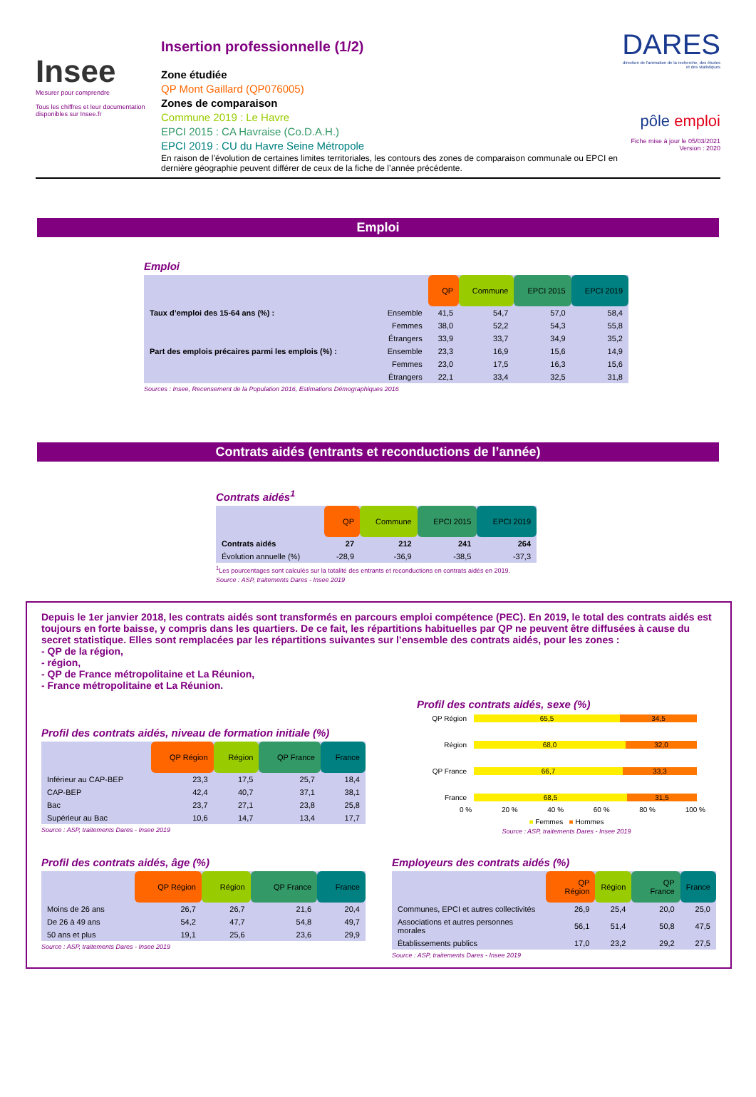Insee
Mesurer pour comprendre
Tous les chiffres et leur documentation disponibles sur Insee.fr
Insertion professionnelle (1/2)
Zone étudiée
QP Mont Gaillard (QP076005)
Zones de comparaison
Commune 2019 : Le Havre
EPCI 2015 : CA Havraise (Co.D.A.H.)
EPCI 2019 : CU du Havre Seine Métropole
En raison de l’évolution de certaines limites territoriales, les contours des zones de comparaison communale ou EPCI en dernière géographie peuvent différer de ceux de la fiche de l’année précédente.
DARES
direction de l'animation de la recherche, des études et des statistiques
pôle emploi
Fiche mise à jour le 05/03/2021
Version : 2020
Emploi
Emploi
| | | QP | Commune | EPCI 2015 | EPCI 2019 |
| Taux d’emploi des 15-64 ans (%) : | Ensemble | 41,5 | 54,7 | 57,0 | 58,4 |
| | Femmes | 38,0 | 52,2 | 54,3 | 55,8 |
| | Étrangers | 33,9 | 33,7 | 34,9 | 35,2 |
| Part des emplois précaires parmi les emplois (%) : | Ensemble | 23,3 | 16,9 | 15,6 | 14,9 |
| | Femmes | 23,0 | 17,5 | 16,3 | 15,6 |
| | Étrangers | 22,1 | 33,4 | 32,5 | 31,8 |
Sources : Insee, Recensement de la Population 2016, Estimations Démographiques 2016
Contrats aidés (entrants et reconductions de l’année)
Contrats aidés<sup>1</sup>
| | QP | Commune | EPCI 2015 | EPCI 2019 |
| Contrats aidés | 27 | 212 | 241 | 264 |
| Évolution annuelle (%) | -28,9 | -36,9 | -38,5 | -37,3 |
<sup>1</sup> Les pourcentages sont calculés sur la totalité des entrants et reconductions en contrats aidés en 2019.
Source : ASP, traitements Dares - Insee 2019
Depuis le 1er janvier 2018, les contrats aidés sont transformés en parcours emploi compétence (PEC). En 2019, le total des contrats aidés est toujours en forte baisse, y compris dans les quartiers. De ce fait, les répartitions habituelles par QP ne peuvent être diffusées à cause du secret statistique. Elles sont remplacées par les répartitions suivantes sur l’ensemble des contrats aidés, pour les zones :
- QP de la région,
- région,
- QP de France métropolitaine et La Réunion,
- France métropolitaine et La Réunion.
Profil des contrats aidés, niveau de formation initiale (%)
| | QP Région | Région | QP France | France |
| Inférieur au CAP-BEP | 23,3 | 17,5 | 25,7 | 18,4 |
| CAP-BEP | 42,4 | 40,7 | 37,1 | 38,1 |
| Bac | 23,7 | 27,1 | 23,8 | 25,8 |
| Supérieur au Bac | 10,6 | 14,7 | 13,4 | 17,7 |
Source : ASP, traitements Dares - Insee 2019
Profil des contrats aidés, sexe (%)
QP Région 65,5 34,5
Région 68,0 32,0
QP France 66,7 33,3
France 68,5 31,5
0 % 20 % 40 % 60 % 80 % 100 %
■ Femmes ■ Hommes
Source : ASP, traitements Dares - Insee 2019
Profil des contrats aidés, âge (%)
| | QP Région | Région | QP France | France |
| Moins de 26 ans | 26,7 | 26,7 | 21,6 | 20,4 |
| De 26 à 49 ans | 54,2 | 47,7 | 54,8 | 49,7 |
| 50 ans et plus | 19,1 | 25,6 | 23,6 | 29,9 |
Source : ASP, traitements Dares - Insee 2019
Employeurs des contrats aidés (%)
| | QP Région | Région | QP France | France |
| Communes, EPCI et autres collectivités | 26,9 | 25,4 | 20,0 | 25,0 |
| Associations et autres personnes morales | 56,1 | 51,4 | 50,8 | 47,5 |
| Établissements publics | 17,0 | 23,2 | 29,2 | 27,5 |
Source : ASP, traitements Dares - Insee 2019